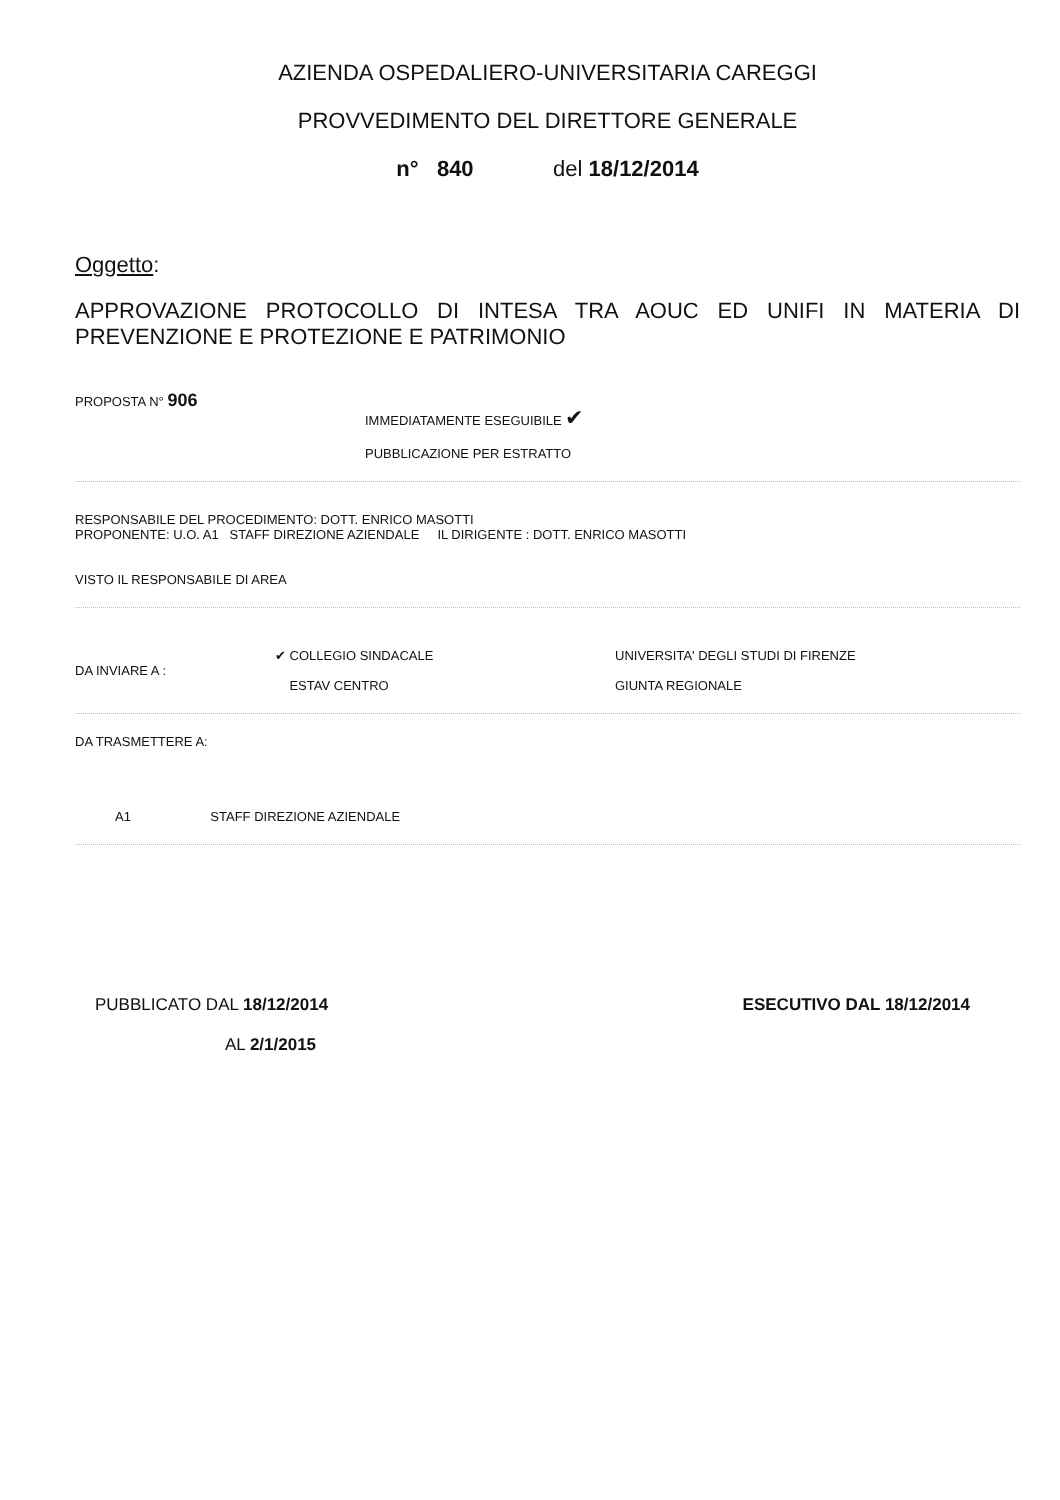AZIENDA OSPEDALIERO-UNIVERSITARIA CAREGGI
PROVVEDIMENTO DEL DIRETTORE GENERALE
n° 840 del 18/12/2014
Oggetto:
APPROVAZIONE PROTOCOLLO DI INTESA TRA AOUC ED UNIFI IN MATERIA DI PREVENZIONE E PROTEZIONE E PATRIMONIO
PROPOSTA N° 906
IMMEDIATAMENTE ESEGUIBILE ✔
PUBBLICAZIONE PER ESTRATTO
RESPONSABILE DEL PROCEDIMENTO: DOTT. ENRICO MASOTTI
PROPONENTE: U.O. A1 STAFF DIREZIONE AZIENDALE IL DIRIGENTE : DOTT. ENRICO MASOTTI
VISTO IL RESPONSABILE DI AREA
DA INVIARE A :
✔ COLLEGIO SINDACALE
ESTAV CENTRO
UNIVERSITA' DEGLI STUDI DI FIRENZE
GIUNTA REGIONALE
DA TRASMETTERE A:
A1 STAFF DIREZIONE AZIENDALE
PUBBLICATO DAL 18/12/2014
AL 2/1/2015
ESECUTIVO DAL 18/12/2014